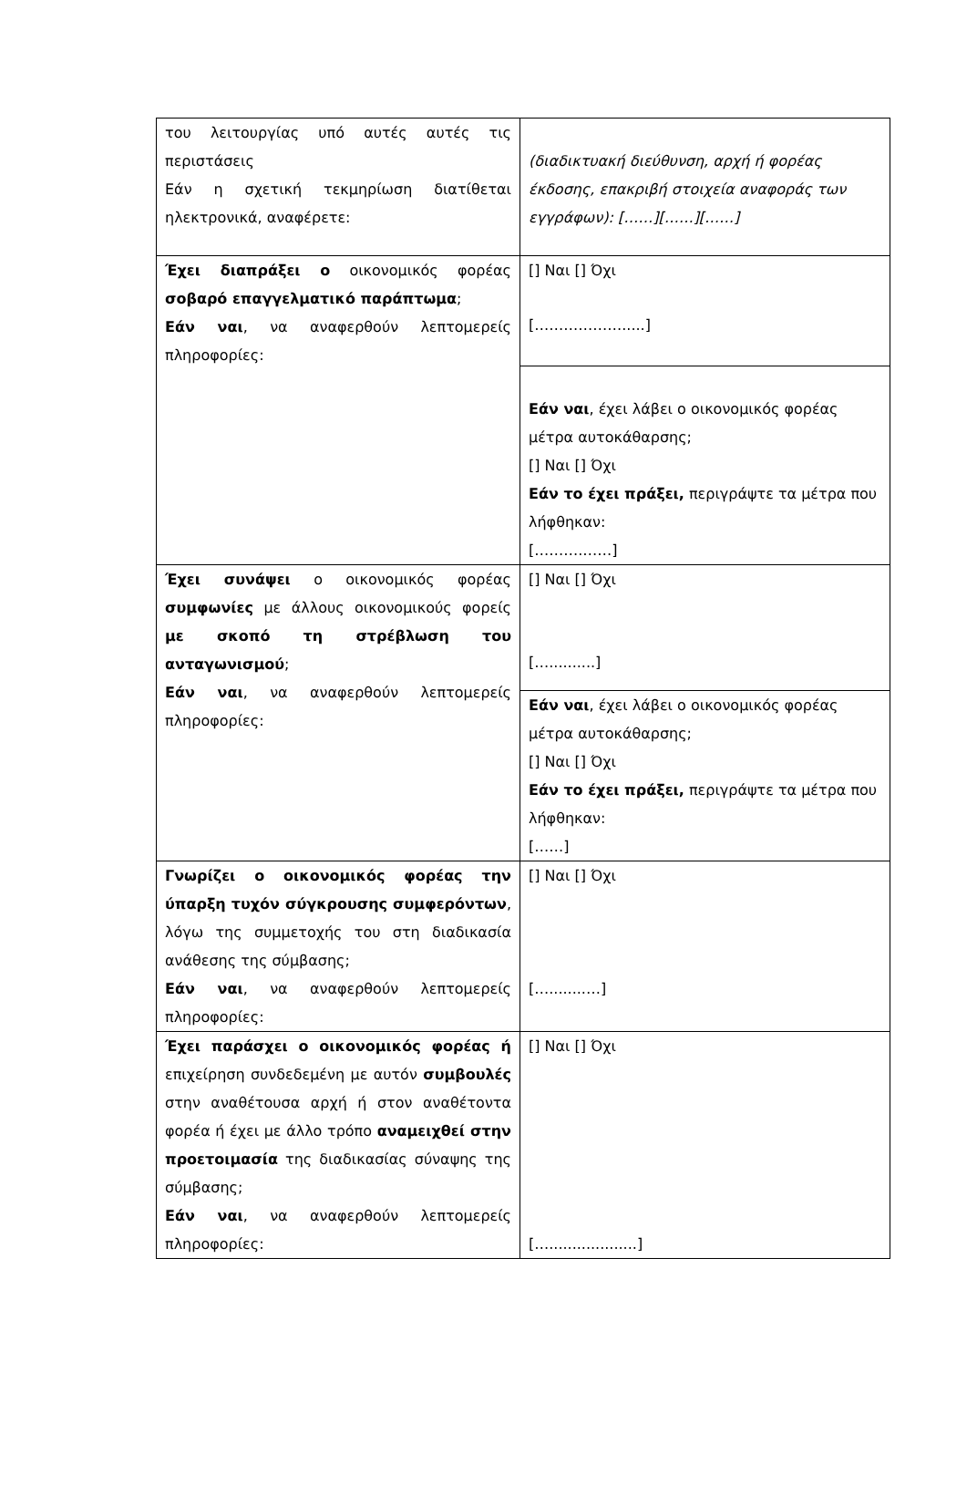| του λειτουργίας υπό αυτές αυτές τις περιστάσεις Εάν η σχετική τεκμηρίωση διατίθεται ηλεκτρονικά, αναφέρετε: | (διαδικτυακή διεύθυνση, αρχή ή φορέας έκδοσης, επακριβή στοιχεία αναφοράς των εγγράφων): [……][……][……] |
| Έχει διαπράξει ο οικονομικός φορέας σοβαρό επαγγελματικό παράπτωμα ; Εάν ναι , να αναφερθούν λεπτομερείς πληροφορίες: | [] Ναι [] Όχι [……………….....] |
| | Εάν ναι , έχει λάβει ο οικονομικός φορέας μέτρα αυτοκάθαρσης; [] Ναι [] Όχι Εάν το έχει πράξει, περιγράψτε τα μέτρα που λήφθηκαν: [……….……] |
| Έχει συνάψει ο οικονομικός φορέας συμφωνίες με άλλους οικονομικούς φορείς με σκοπό τη στρέβλωση του ανταγωνισμού ; Εάν ναι , να αναφερθούν λεπτομερείς πληροφορίες: | [] Ναι [] Όχι […..........] |
| | Εάν ναι , έχει λάβει ο οικονομικός φορέας μέτρα αυτοκάθαρσης; [] Ναι [] Όχι Εάν το έχει πράξει, περιγράψτε τα μέτρα που λήφθηκαν: [……] |
| Γνωρίζει ο οικονομικός φορέας την ύπαρξη τυχόν σύγκρουσης συμφερόντων , λόγω της συμμετοχής του στη διαδικασία ανάθεσης της σύμβασης; Εάν ναι , να αναφερθούν λεπτομερείς πληροφορίες: | [] Ναι [] Όχι […........…] |
| Έχει παράσχει ο οικονομικός φορέας ή επιχείρηση συνδεδεμένη με αυτόν συμβουλές στην αναθέτουσα αρχή ή στον αναθέτοντα φορέα ή έχει με άλλο τρόπο αναμειχθεί στην προετοιμασία της διαδικασίας σύναψης της σύμβασης; Εάν ναι , να αναφερθούν λεπτομερείς πληροφορίες: | [] Ναι [] Όχι […...................] |